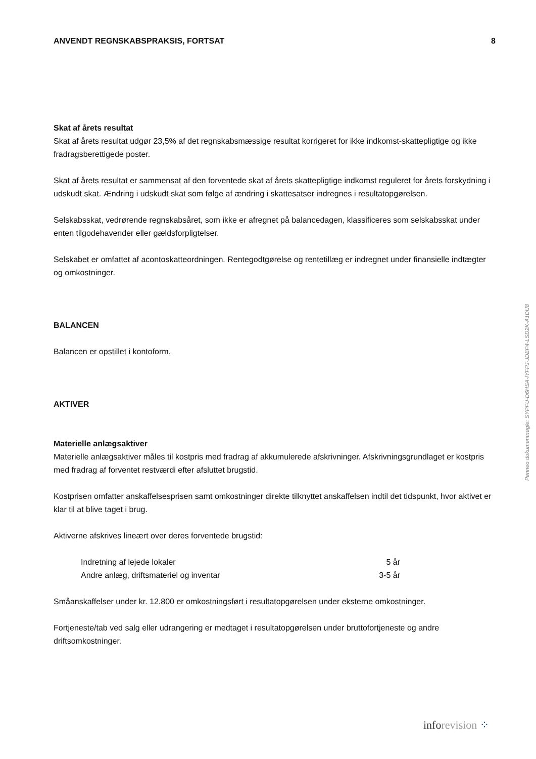ANVENDT REGNSKABSPRAKSIS, FORTSAT 8
Skat af årets resultat
Skat af årets resultat udgør 23,5% af det regnskabsmæssige resultat korrigeret for ikke indkomst-skattepligtige og ikke fradragsberettigede poster.
Skat af årets resultat er sammensat af den forventede skat af årets skattepligtige indkomst reguleret for årets forskydning i udskudt skat. Ændring i udskudt skat som følge af ændring i skattesatser indregnes i resultatopgørelsen.
Selskabsskat, vedrørende regnskabsåret, som ikke er afregnet på balancedagen, klassificeres som selskabsskat under enten tilgodehavender eller gældsforpligtelser.
Selskabet er omfattet af acontoskatteordningen. Rentegodtgørelse og rentetillæg er indregnet under finansielle indtægter og omkostninger.
BALANCEN
Balancen er opstillet i kontoform.
AKTIVER
Materielle anlægsaktiver
Materielle anlægsaktiver måles til kostpris med fradrag af akkumulerede afskrivninger. Afskrivningsgrundlaget er kostpris med fradrag af forventet restværdi efter afsluttet brugstid.
Kostprisen omfatter anskaffelsesprisen samt omkostninger direkte tilknyttet anskaffelsen indtil det tidspunkt, hvor aktivet er klar til at blive taget i brug.
Aktiverne afskrives lineært over deres forventede brugstid:
| Indretning af lejede lokaler | 5 år |
| Andre anlæg, driftsmateriel og inventar | 3-5 år |
Småanskaffelser under kr. 12.800 er omkostningsført i resultatopgørelsen under eksterne omkostninger.
Fortjeneste/tab ved salg eller udrangering er medtaget i resultatopgørelsen under bruttofortjeneste og andre driftsomkostninger.
Penneo dokumentnøgle: SYPFU-D6HSA-IYFPJ-JDEP4-LSD2K-A1DU8
inforevision ⁘